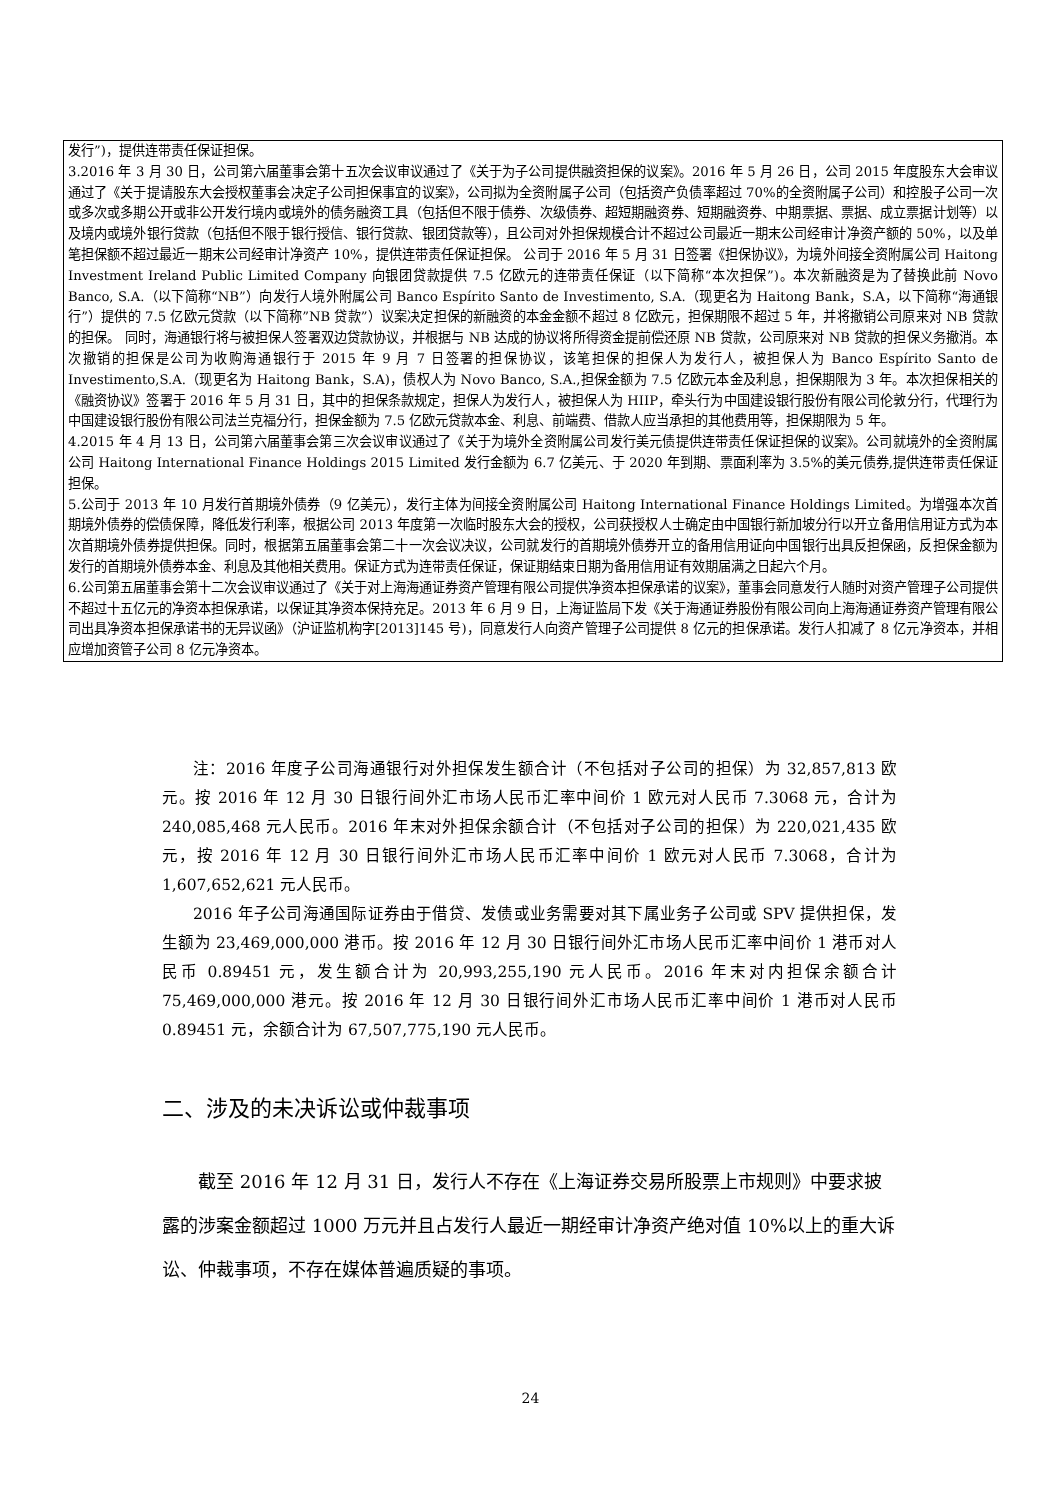| 发行”)，提供连带责任保证担保。 3.2016 年 3 月 30 日，公司第六届董事会第十五次会议审议通过了《关于为子公司提供融资担保的议案》。2016 年 5 月 26 日，公司 2015 年度股东大会审议通过了《关于提请股东大会授权董事会决定子公司担保事宜的议案》，公司拟为全资附属子公司（包括资产负债率超过 70%的全资附属子公司）和控股子公司一次或多次或多期公开或非公开发行境内或境外的债务融资工具（包括但不限于债券、次级债券、超短期融资券、短期融资券、中期票据、票据、成立票据计划等）以及境内或境外银行贷款（包括但不限于银行授信、银行贷款、银团贷款等），且公司对外担保规模合计不超过公司最近一期末公司经审计净资产额的 50%，以及单笔担保额不超过最近一期末公司经审计净资产 10%，提供连带责任保证担保。 公司于 2016 年 5 月 31 日签署《担保协议》，为境外间接全资附属公司 Haitong Investment Ireland Public Limited Company 向银团贷款提供 7.5 亿欧元的连带责任保证（以下简称“本次担保”)。本次新融资是为了替换此前 Novo Banco, S.A.（以下简称“NB”）向发行人境外附属公司 Banco Espírito Santo de Investimento, S.A.（现更名为 Haitong Bank，S.A，以下简称“海通银行”）提供的 7.5 亿欧元贷款（以下简称”NB 贷款”）议案决定担保的新融资的本金金额不超过 8 亿欧元，担保期限不超过 5 年，并将撤销公司原来对 NB 贷款的担保。 同时，海通银行将与被担保人签署双边贷款协议，并根据与 NB 达成的协议将所得资金提前偿还原 NB 贷款，公司原来对 NB 贷款的担保义务撤消。本次撤销的担保是公司为收购海通银行于 2015 年 9 月 7 日签署的担保协议，该笔担保的担保人为发行人，被担保人为 Banco Espírito Santo de Investimento,S.A.（现更名为 Haitong Bank，S.A)，债权人为 Novo Banco, S.A.,担保金额为 7.5 亿欧元本金及利息，担保期限为 3 年。本次担保相关的《融资协议》签署于 2016 年 5 月 31 日，其中的担保条款规定，担保人为发行人，被担保人为 HIIP，牵头行为中国建设银行股份有限公司伦敦分行，代理行为中国建设银行股份有限公司法兰克福分行，担保金额为 7.5 亿欧元贷款本金、利息、前端费、借款人应当承担的其他费用等，担保期限为 5 年。 4.2015 年 4 月 13 日，公司第六届董事会第三次会议审议通过了《关于为境外全资附属公司发行美元债提供连带责任保证担保的议案》。公司就境外的全资附属公司 Haitong International Finance Holdings 2015 Limited 发行金额为 6.7 亿美元、于 2020 年到期、票面利率为 3.5%的美元债券,提供连带责任保证担保。 5.公司于 2013 年 10 月发行首期境外债券（9 亿美元），发行主体为间接全资附属公司 Haitong International Finance Holdings Limited。为增强本次首期境外债券的偿债保障，降低发行利率，根据公司 2013 年度第一次临时股东大会的授权，公司获授权人士确定由中国银行新加坡分行以开立备用信用证方式为本次首期境外债券提供担保。同时，根据第五届董事会第二十一次会议决议，公司就发行的首期境外债券开立的备用信用证向中国银行出具反担保函，反担保金额为发行的首期境外债券本金、利息及其他相关费用。保证方式为连带责任保证，保证期结束日期为备用信用证有效期届满之日起六个月。 6.公司第五届董事会第十二次会议审议通过了《关于对上海海通证券资产管理有限公司提供净资本担保承诺的议案》，董事会同意发行人随时对资产管理子公司提供不超过十五亿元的净资本担保承诺，以保证其净资本保持充足。2013 年 6 月 9 日，上海证监局下发《关于海通证券股份有限公司向上海海通证券资产管理有限公司出具净资本担保承诺书的无异议函》（沪证监机构字[2013]145 号)，同意发行人向资产管理子公司提供 8 亿元的担保承诺。发行人扣减了 8 亿元净资本，并相应增加资管子公司 8 亿元净资本。 |
注：2016 年度子公司海通银行对外担保发生额合计（不包括对子公司的担保）为 32,857,813 欧元。按 2016 年 12 月 30 日银行间外汇市场人民币汇率中间价 1 欧元对人民币 7.3068 元，合计为 240,085,468 元人民币。2016 年末对外担保余额合计（不包括对子公司的担保）为 220,021,435 欧元，按 2016 年 12 月 30 日银行间外汇市场人民币汇率中间价 1 欧元对人民币 7.3068，合计为 1,607,652,621 元人民币。
2016 年子公司海通国际证券由于借贷、发债或业务需要对其下属业务子公司或 SPV 提供担保，发生额为 23,469,000,000 港币。按 2016 年 12 月 30 日银行间外汇市场人民币汇率中间价 1 港币对人民币 0.89451 元，发生额合计为 20,993,255,190 元人民币。2016 年末对内担保余额合计 75,469,000,000 港元。按 2016 年 12 月 30 日银行间外汇市场人民币汇率中间价 1 港币对人民币 0.89451 元，余额合计为 67,507,775,190 元人民币。
二、涉及的未决诉讼或仲裁事项
截至 2016 年 12 月 31 日，发行人不存在《上海证券交易所股票上市规则》中要求披露的涉案金额超过 1000 万元并且占发行人最近一期经审计净资产绝对值 10%以上的重大诉讼、仲裁事项，不存在媒体普遍质疑的事项。
24